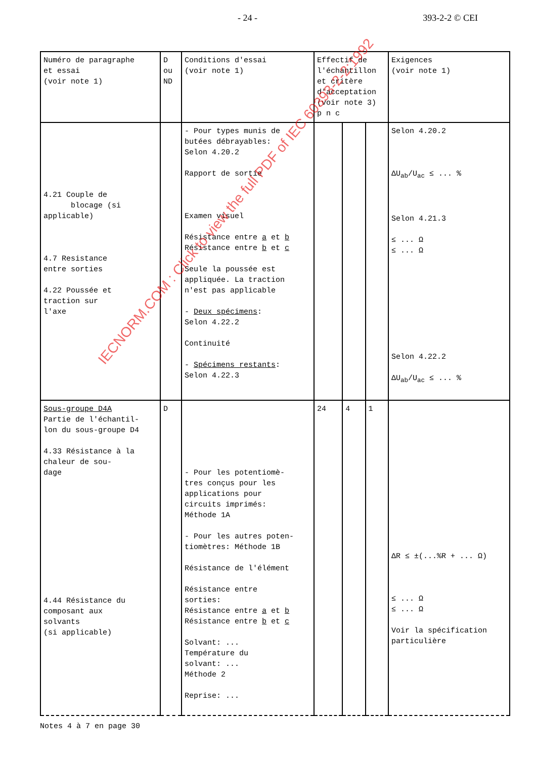- 24 - 393-2-2 © CEI
| Numéro de paragraphe et essai (voir note 1) | D ou ND | Conditions d'essai (voir note 1) | Effectif de l'échantillon et critère d'acceptation (voir note 3) p n c | | | Exigences (voir note 1) |
| --- | --- | --- | --- | --- | --- | --- |
| 4.21 Couple de blocage (si applicable) 4.7 Resistance entre sorties 4.22 Poussée et traction sur l'axe | | - Pour types munis de butées débrayables: Selon 4.20.2 Rapport de sortie Examen visuel Résistance entre a et b Résistance entre b et c Seule la poussée est appliquée. La traction n'est pas applicable - Deux spécimens : Selon 4.22.2 Continuité - Spécimens restants : Selon 4.22.3 | | | | Selon 4.20.2 ΔU<sub>ab</sub>/U<sub>ac</sub> ≤ ... % Selon 4.21.3 ≤ ... Ω ≤ ... Ω Selon 4.22.2 ΔU<sub>ab</sub>/U<sub>ac</sub> ≤ ... % |
| Sous-groupe D4A Partie de l'échantil- lon du sous-groupe D4 4.33 Résistance à la chaleur de sou- dage 4.44 Résistance du composant aux solvants (si applicable) | D | - Pour les potentiomè- tres conçus pour les applications pour circuits imprimés: Méthode 1A - Pour les autres poten- tiomètres: Méthode 1B Résistance de l'élément Résistance entre sorties: Résistance entre a et b Résistance entre b et c Solvant: ... Température du solvant: ... Méthode 2 Reprise: ... | 24 | 4 | 1 | ΔR ≤ ±(...%R + ... Ω) ≤ ... Ω ≤ ... Ω Voir la spécification particulière |
Notes 4 à 7 en page 30
IECNORM.COM : Click to view the full PDF of IEC 60393-2-2:1992